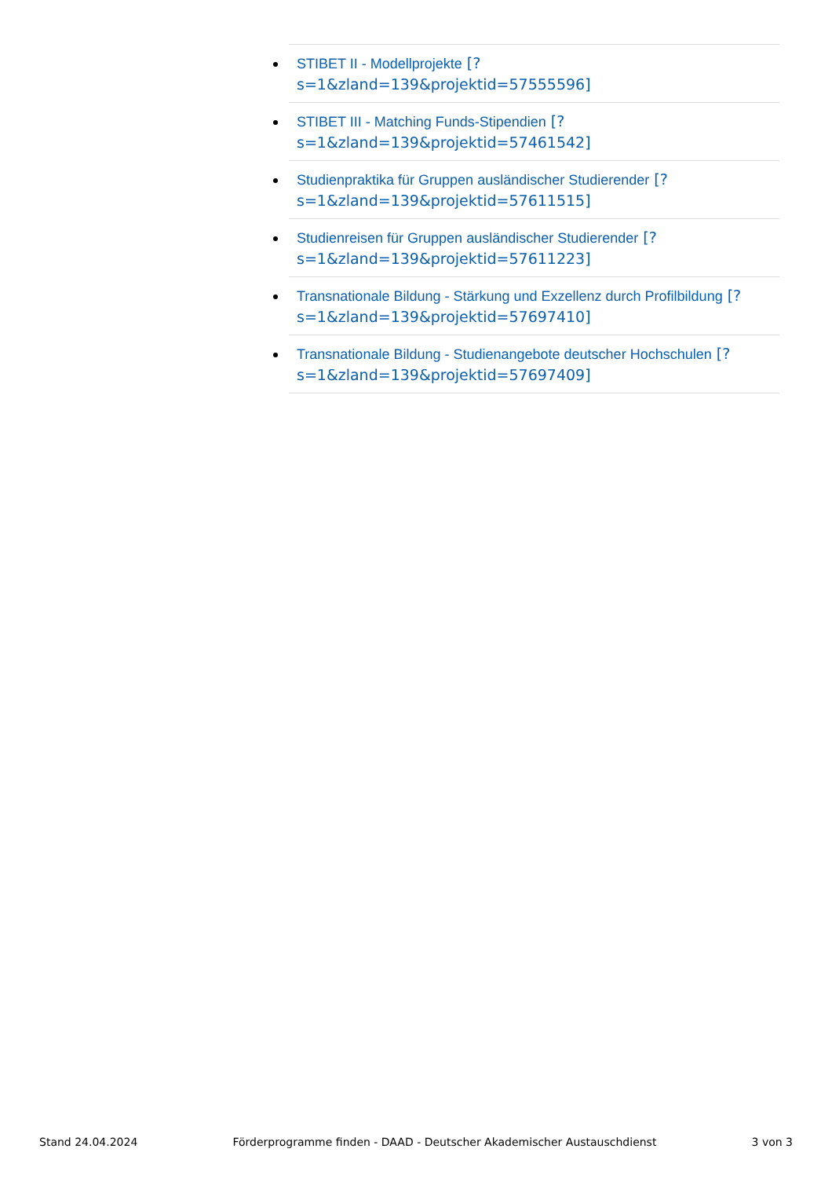STIBET II - Modellprojekte [?
s=1&zland=139&projektid=57555596]
STIBET III - Matching Funds-Stipendien [?
s=1&zland=139&projektid=57461542]
Studienpraktika für Gruppen ausländischer Studierender [?
s=1&zland=139&projektid=57611515]
Studienreisen für Gruppen ausländischer Studierender [?
s=1&zland=139&projektid=57611223]
Transnationale Bildung - Stärkung und Exzellenz durch Profilbildung [?
s=1&zland=139&projektid=57697410]
Transnationale Bildung - Studienangebote deutscher Hochschulen [?
s=1&zland=139&projektid=57697409]
Stand 24.04.2024 Förderprogramme finden - DAAD - Deutscher Akademischer Austauschdienst 3 von 3